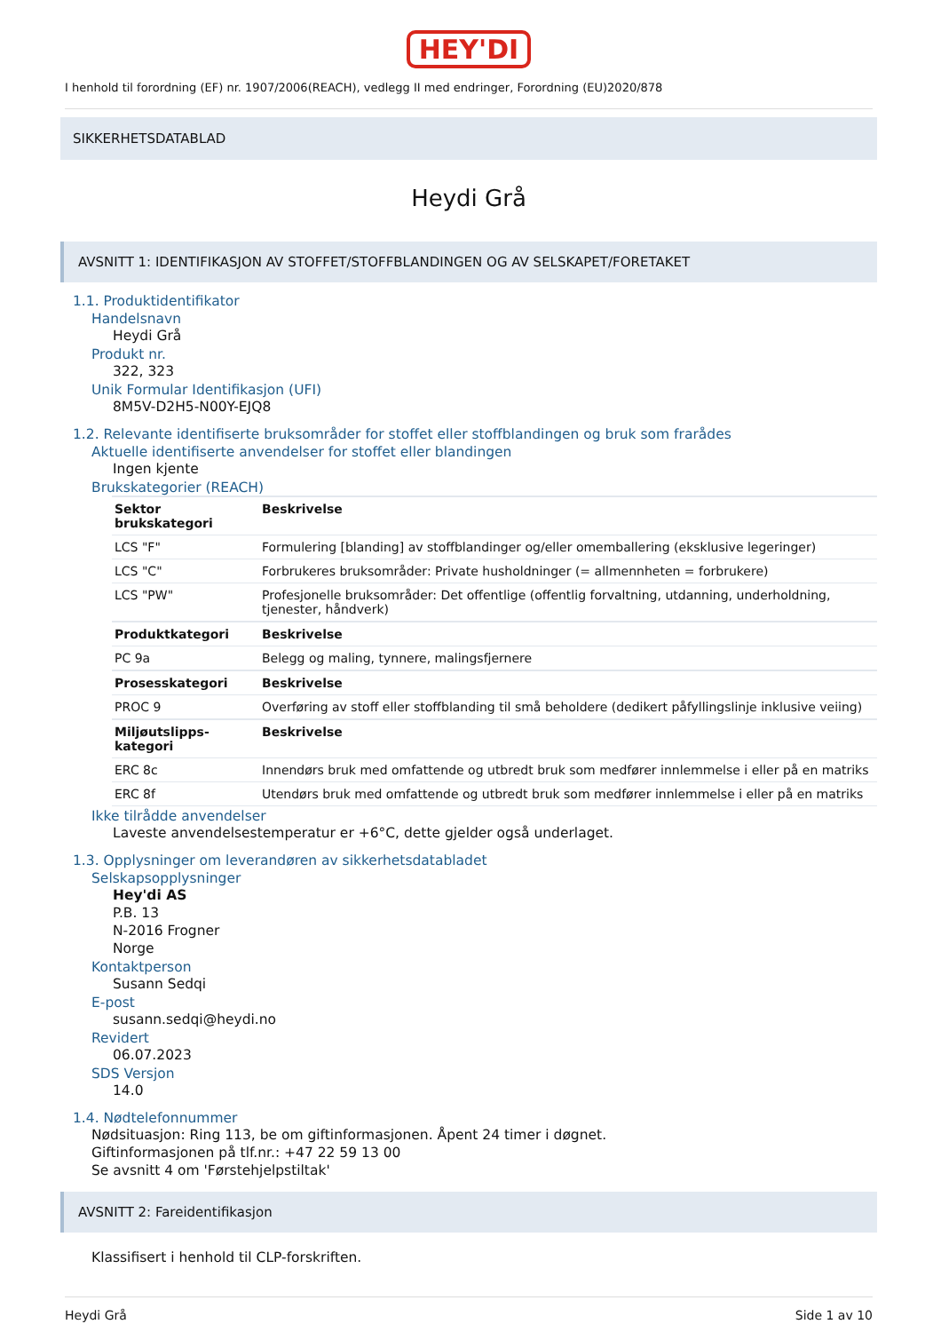HEY'DI
I henhold til forordning (EF) nr. 1907/2006(REACH), vedlegg II med endringer, Forordning (EU)2020/878
SIKKERHETSDATABLAD
Heydi Grå
AVSNITT 1: IDENTIFIKASJON AV STOFFET/STOFFBLANDINGEN OG AV SELSKAPET/FORETAKET
1.1. Produktidentifikator
Handelsnavn
Heydi Grå
Produkt nr.
322, 323
Unik Formular Identifikasjon (UFI)
8M5V-D2H5-N00Y-EJQ8
1.2. Relevante identifiserte bruksområder for stoffet eller stoffblandingen og bruk som frarådes
Aktuelle identifiserte anvendelser for stoffet eller blandingen
Ingen kjente
Brukskategorier (REACH)
| Sektor brukskategori | Beskrivelse |
| --- | --- |
| LCS "F" | Formulering [blanding] av stoffblandinger og/eller omemballering (eksklusive legeringer) |
| LCS "C" | Forbrukeres bruksområder: Private husholdninger (= allmennheten = forbrukere) |
| LCS "PW" | Profesjonelle bruksområder: Det offentlige (offentlig forvaltning, utdanning, underholdning, tjenester, håndverk) |
| Produktkategori | Beskrivelse |
| PC 9a | Belegg og maling, tynnere, malingsfjernere |
| Prosesskategori | Beskrivelse |
| PROC 9 | Overføring av stoff eller stoffblanding til små beholdere (dedikert påfyllingslinje inklusive veiing) |
| Miljøutslipps-kategori | Beskrivelse |
| ERC 8c | Innendørs bruk med omfattende og utbredt bruk som medfører innlemmelse i eller på en matriks |
| ERC 8f | Utendørs bruk med omfattende og utbredt bruk som medfører innlemmelse i eller på en matriks |
Ikke tilrådde anvendelser
Laveste anvendelsestemperatur er +6°C, dette gjelder også underlaget.
1.3. Opplysninger om leverandøren av sikkerhetsdatabladet
Selskapsopplysninger
Hey'di AS
P.B. 13
N-2016 Frogner
Norge
Kontaktperson
Susann Sedqi
E-post
susann.sedqi@heydi.no
Revidert
06.07.2023
SDS Versjon
14.0
1.4. Nødtelefonnummer
Nødsituasjon: Ring 113, be om giftinformasjonen. Åpent 24 timer i døgnet.
Giftinformasjonen på tlf.nr.: +47 22 59 13 00
Se avsnitt 4 om 'Førstehjelpstiltak'
AVSNITT 2: Fareidentifikasjon
Klassifisert i henhold til CLP-forskriften.
Heydi Grå Side 1 av 10